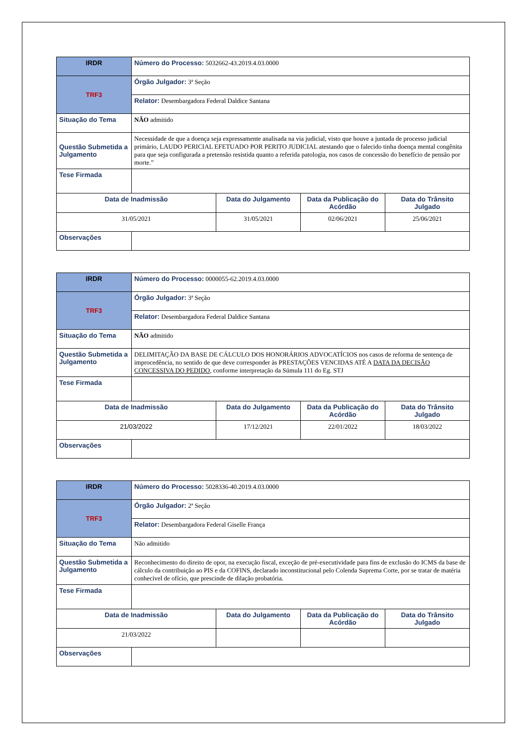| IRDR | Número do Processo: 5032662-43.2019.4.03.0000 | | | |
| TRF3 | Órgão Julgador: 3ª Seção | | | |
| | Relator: Desembargadora Federal Daldice Santana | | | |
| Situação do Tema | NÃO admitido | | | |
| Questão Submetida a Julgamento | Necessidade de que a doença seja expressamente analisada na via judicial, visto que houve a juntada de processo judicial primário, LAUDO PERICIAL EFETUADO POR PERITO JUDICIAL atestando que o falecido tinha doença mental congênita para que seja configurada a pretensão resistida quanto a referida patologia, nos casos de concessão do benefício de pensão por morte.” | | | |
| Tese Firmada | | | | |
| Data de Inadmissão | | Data do Julgamento | Data da Publicação do Acórdão | Data do Trânsito Julgado |
| 31/05/2021 | | 31/05/2021 | 02/06/2021 | 25/06/2021 |
| Observações | | | | |
| IRDR | Número do Processo: 0000055-62.2019.4.03.0000 | | | |
| TRF3 | Órgão Julgador: 3ª Seção | | | |
| | Relator: Desembargadora Federal Daldice Santana | | | |
| Situação do Tema | NÃO admitido | | | |
| Questão Submetida a Julgamento | DELIMITAÇÃO DA BASE DE CÁLCULO DOS HONORÁRIOS ADVOCATÍCIOS nos casos de reforma de sentença de improcedência, no sentido de que deve corresponder às PRESTAÇÕES VENCIDAS ATÉ A DATA DA DECISÃO CONCESSIVA DO PEDIDO , conforme interpretação da Súmula 111 do Eg. STJ | | | |
| Tese Firmada | | | | |
| Data de Inadmissão | | Data do Julgamento | Data da Publicação do Acórdão | Data do Trânsito Julgado |
| 21/03/2022 | | 17/12/2021 | 22/01/2022 | 18/03/2022 |
| Observações | | | | |
| IRDR | Número do Processo: 5028336-40.2019.4.03.0000 | | | |
| TRF3 | Órgão Julgador: 2ª Seção | | | |
| | Relator: Desembargadora Federal Giselle França | | | |
| Situação do Tema | Não admitido | | | |
| Questão Submetida a Julgamento | Reconhecimento do direito de opor, na execução fiscal, exceção de pré-executividade para fins de exclusão do ICMS da base de cálculo da contribuição ao PIS e da COFINS, declarado inconstitucional pelo Colenda Suprema Corte, por se tratar de matéria conhecível de ofício, que prescinde de dilação probatória. | | | |
| Tese Firmada | | | | |
| Data de Inadmissão | | Data do Julgamento | Data da Publicação do Acórdão | Data do Trânsito Julgado |
| 21/03/2022 | | | | |
| Observações | | | | |